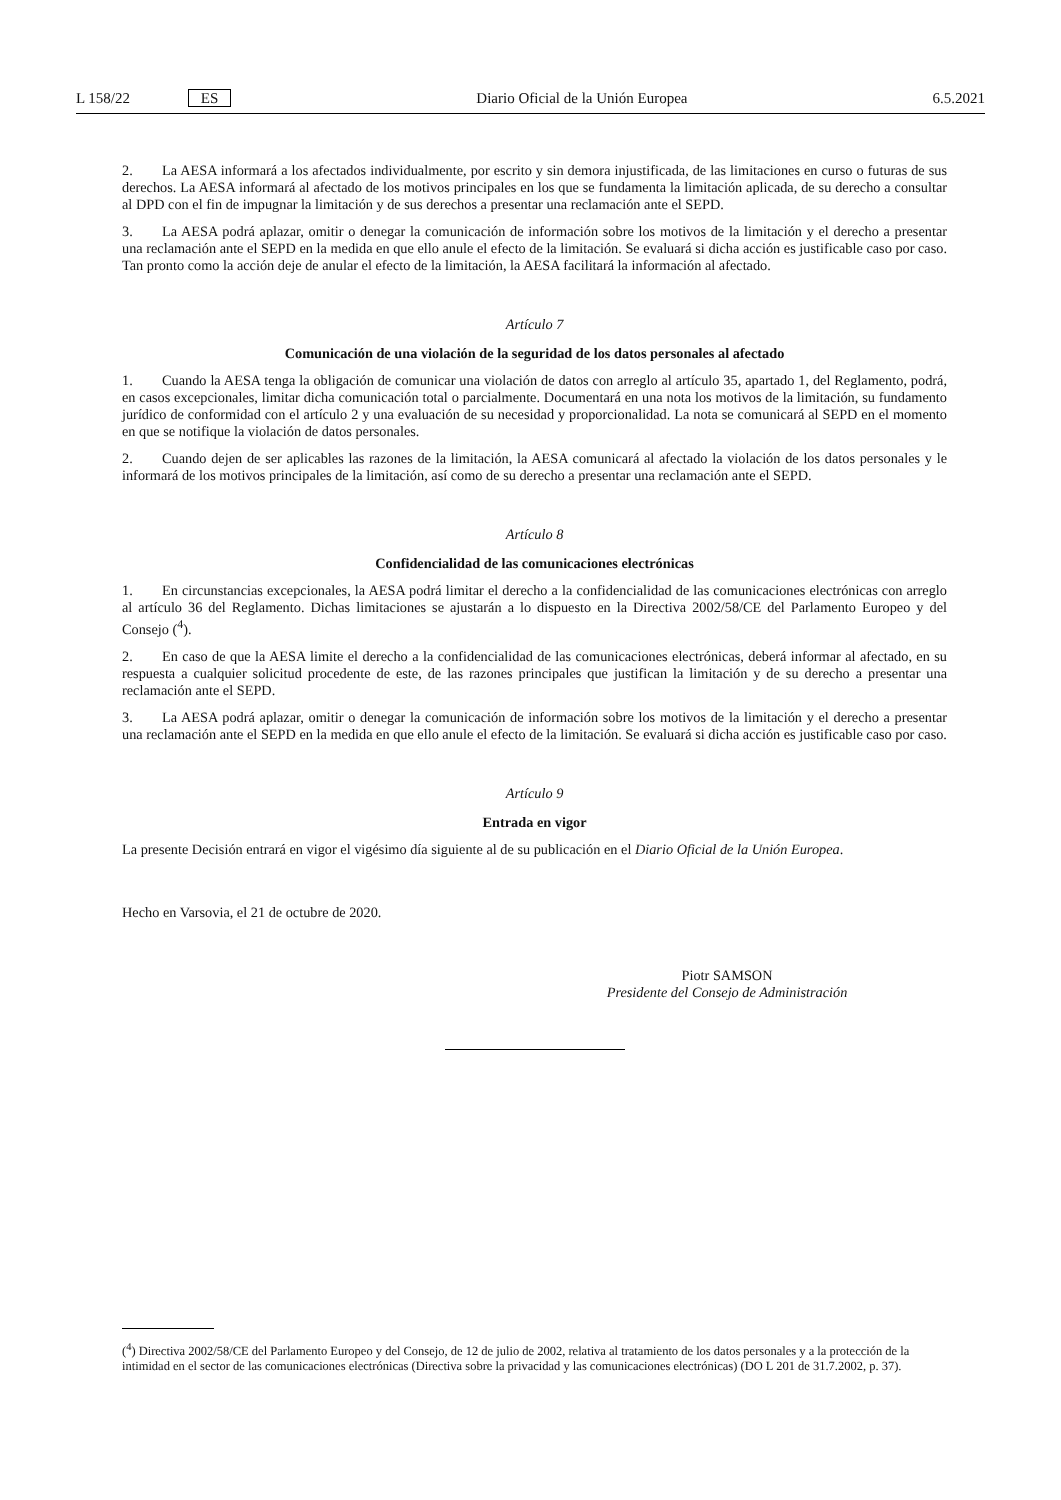L 158/22 ES Diario Oficial de la Unión Europea 6.5.2021
2. La AESA informará a los afectados individualmente, por escrito y sin demora injustificada, de las limitaciones en curso o futuras de sus derechos. La AESA informará al afectado de los motivos principales en los que se fundamenta la limitación aplicada, de su derecho a consultar al DPD con el fin de impugnar la limitación y de sus derechos a presentar una reclamación ante el SEPD.
3. La AESA podrá aplazar, omitir o denegar la comunicación de información sobre los motivos de la limitación y el derecho a presentar una reclamación ante el SEPD en la medida en que ello anule el efecto de la limitación. Se evaluará si dicha acción es justificable caso por caso. Tan pronto como la acción deje de anular el efecto de la limitación, la AESA facilitará la información al afectado.
Artículo 7
Comunicación de una violación de la seguridad de los datos personales al afectado
1. Cuando la AESA tenga la obligación de comunicar una violación de datos con arreglo al artículo 35, apartado 1, del Reglamento, podrá, en casos excepcionales, limitar dicha comunicación total o parcialmente. Documentará en una nota los motivos de la limitación, su fundamento jurídico de conformidad con el artículo 2 y una evaluación de su necesidad y proporcionalidad. La nota se comunicará al SEPD en el momento en que se notifique la violación de datos personales.
2. Cuando dejen de ser aplicables las razones de la limitación, la AESA comunicará al afectado la violación de los datos personales y le informará de los motivos principales de la limitación, así como de su derecho a presentar una reclamación ante el SEPD.
Artículo 8
Confidencialidad de las comunicaciones electrónicas
1. En circunstancias excepcionales, la AESA podrá limitar el derecho a la confidencialidad de las comunicaciones electrónicas con arreglo al artículo 36 del Reglamento. Dichas limitaciones se ajustarán a lo dispuesto en la Directiva 2002/58/CE del Parlamento Europeo y del Consejo (<sup>4</sup>).
2. En caso de que la AESA limite el derecho a la confidencialidad de las comunicaciones electrónicas, deberá informar al afectado, en su respuesta a cualquier solicitud procedente de este, de las razones principales que justifican la limitación y de su derecho a presentar una reclamación ante el SEPD.
3. La AESA podrá aplazar, omitir o denegar la comunicación de información sobre los motivos de la limitación y el derecho a presentar una reclamación ante el SEPD en la medida en que ello anule el efecto de la limitación. Se evaluará si dicha acción es justificable caso por caso.
Artículo 9
Entrada en vigor
La presente Decisión entrará en vigor el vigésimo día siguiente al de su publicación en el Diario Oficial de la Unión Europea.
Hecho en Varsovia, el 21 de octubre de 2020.
Piotr SAMSON
Presidente del Consejo de Administración
(<sup>4</sup>) Directiva 2002/58/CE del Parlamento Europeo y del Consejo, de 12 de julio de 2002, relativa al tratamiento de los datos personales y a la protección de la intimidad en el sector de las comunicaciones electrónicas (Directiva sobre la privacidad y las comunicaciones electrónicas) (DO L 201 de 31.7.2002, p. 37).